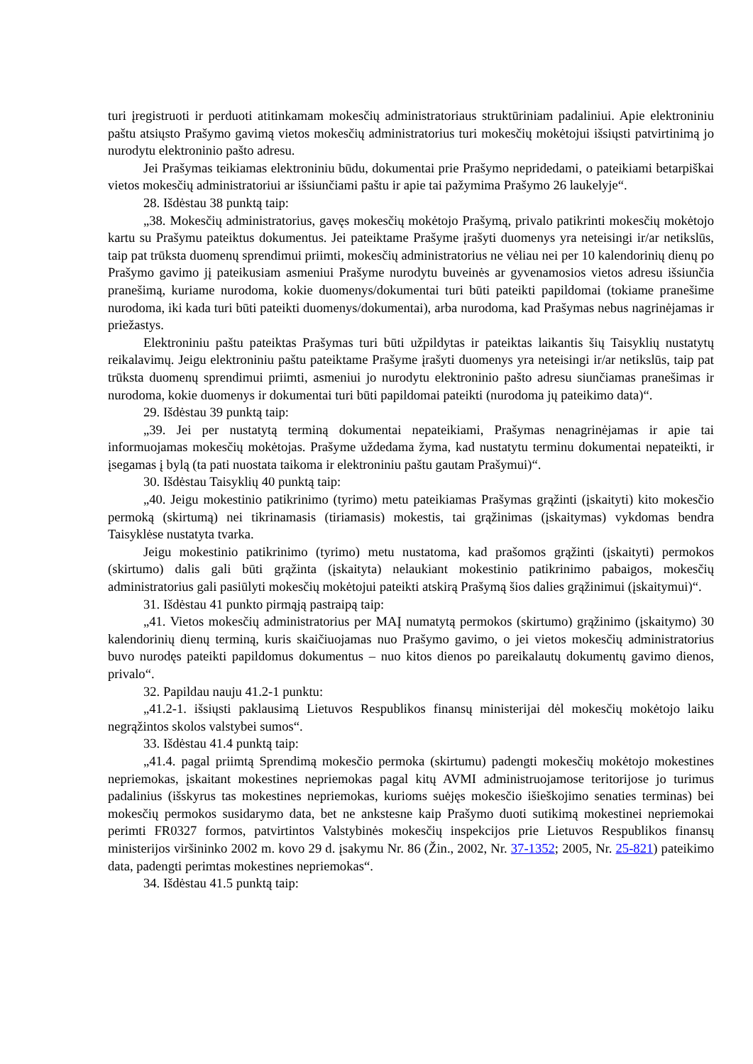turi įregistruoti ir perduoti atitinkamam mokesčių administratoriaus struktūriniam padaliniui. Apie elektroniniu paštu atsiųsto Prašymo gavimą vietos mokesčių administratorius turi mokesčių mokėtojui išsiųsti patvirtinimą jo nurodytu elektroninio pašto adresu.
Jei Prašymas teikiamas elektroniniu būdu, dokumentai prie Prašymo nepridedami, o pateikiami betarpiškai vietos mokesčių administratoriui ar išsiunčiami paštu ir apie tai pažymima Prašymo 26 laukelyje“.
28. Išdėstau 38 punktą taip:
„38. Mokesčių administratorius, gavęs mokesčių mokėtojo Prašymą, privalo patikrinti mokesčių mokėtojo kartu su Prašymu pateiktus dokumentus. Jei pateiktame Prašyme įrašyti duomenys yra neteisingi ir/ar netikslūs, taip pat trūksta duomenų sprendimui priimti, mokesčių administratorius ne vėliau nei per 10 kalendorinių dienų po Prašymo gavimo jį pateikusiam asmeniui Prašyme nurodytu buveinės ar gyvenamosios vietos adresu išsiunčia pranešimą, kuriame nurodoma, kokie duomenys/dokumentai turi būti pateikti papildomai (tokiame pranešime nurodoma, iki kada turi būti pateikti duomenys/dokumentai), arba nurodoma, kad Prašymas nebus nagrinėjamas ir priežastys.
Elektroniniu paštu pateiktas Prašymas turi būti užpildytas ir pateiktas laikantis šių Taisyklių nustatytų reikalavimų. Jeigu elektroniniu paštu pateiktame Prašyme įrašyti duomenys yra neteisingi ir/ar netikslūs, taip pat trūksta duomenų sprendimui priimti, asmeniui jo nurodytu elektroninio pašto adresu siunčiamas pranešimas ir nurodoma, kokie duomenys ir dokumentai turi būti papildomai pateikti (nurodoma jų pateikimo data)“.
29. Išdėstau 39 punktą taip:
„39. Jei per nustatytą terminą dokumentai nepateikiami, Prašymas nenagrinėjamas ir apie tai informuojamas mokesčių mokėtojas. Prašyme uždedama žyma, kad nustatytu terminu dokumentai nepateikti, ir įsegamas į bylą (ta pati nuostata taikoma ir elektroniniu paštu gautam Prašymui)“.
30. Išdėstau Taisyklių 40 punktą taip:
„40. Jeigu mokestinio patikrinimo (tyrimo) metu pateikiamas Prašymas grąžinti (įskaityti) kito mokesčio permoką (skirtumą) nei tikrinamasis (tiriamasis) mokestis, tai grąžinimas (įskaitymas) vykdomas bendra Taisyklėse nustatyta tvarka.
Jeigu mokestinio patikrinimo (tyrimo) metu nustatoma, kad prašomos grąžinti (įskaityti) permokos (skirtumo) dalis gali būti grąžinta (įskaityta) nelaukiant mokestinio patikrinimo pabaigos, mokesčių administratorius gali pasiūlyti mokesčių mokėtojui pateikti atskirą Prašymą šios dalies grąžinimui (įskaitymui)“.
31. Išdėstau 41 punkto pirmąją pastraipą taip:
„41. Vietos mokesčių administratorius per MAĮ numatytą permokos (skirtumo) grąžinimo (įskaitymo) 30 kalendorinių dienų terminą, kuris skaičiuojamas nuo Prašymo gavimo, o jei vietos mokesčių administratorius buvo nurodęs pateikti papildomus dokumentus – nuo kitos dienos po pareikalautų dokumentų gavimo dienos, privalo“.
32. Papildau nauju 41.2-1 punktu:
„41.2-1. išsiųsti paklausimą Lietuvos Respublikos finansų ministerijai dėl mokesčių mokėtojo laiku negrąžintos skolos valstybei sumos“.
33. Išdėstau 41.4 punktą taip:
„41.4. pagal priimtą Sprendimą mokesčio permoka (skirtumu) padengti mokesčių mokėtojo mokestines nepriemokas, įskaitant mokestines nepriemokas pagal kitų AVMI administruojamose teritorijose jo turimus padalinius (išskyrus tas mokestines nepriemokas, kurioms suėjęs mokesčio išieškojimo senaties terminas) bei mokesčių permokos susidarymo data, bet ne ankstesne kaip Prašymo duoti sutikimą mokestinei nepriemokai perimti FR0327 formos, patvirtintos Valstybinės mokesčių inspekcijos prie Lietuvos Respublikos finansų ministerijos viršininko 2002 m. kovo 29 d. įsakymu Nr. 86 (Žin., 2002, Nr. 37-1352; 2005, Nr. 25-821) pateikimo data, padengti perimtas mokestines nepriemokas“.
34. Išdėstau 41.5 punktą taip: